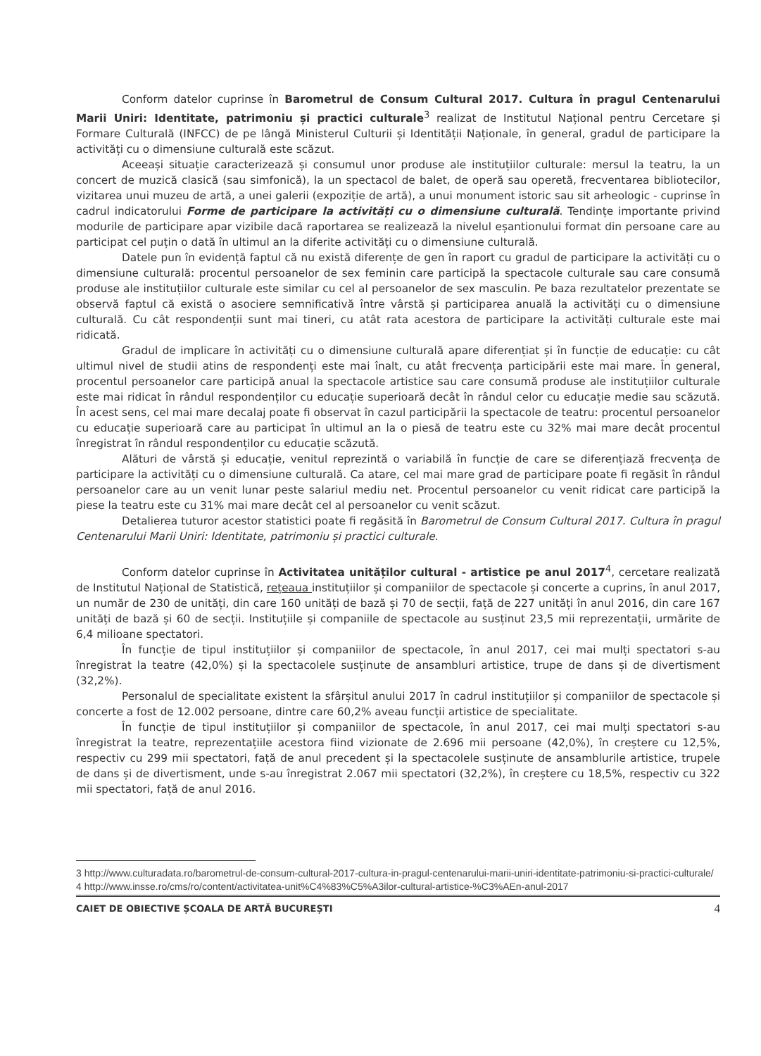Conform datelor cuprinse în Barometrul de Consum Cultural 2017. Cultura în pragul Centenarului Marii Uniri: Identitate, patrimoniu și practici culturale<sup>3</sup> realizat de Institutul Național pentru Cercetare și Formare Culturală (INFCC) de pe lângă Ministerul Culturii și Identității Naționale, în general, gradul de participare la activități cu o dimensiune culturală este scăzut.
Aceeași situație caracterizează și consumul unor produse ale instituțiilor culturale: mersul la teatru, la un concert de muzică clasică (sau simfonică), la un spectacol de balet, de operă sau operetă, frecventarea bibliotecilor, vizitarea unui muzeu de artă, a unei galerii (expoziție de artă), a unui monument istoric sau sit arheologic - cuprinse în cadrul indicatorului Forme de participare la activități cu o dimensiune culturală. Tendințe importante privind modurile de participare apar vizibile dacă raportarea se realizează la nivelul eșantionului format din persoane care au participat cel puțin o dată în ultimul an la diferite activități cu o dimensiune culturală.
Datele pun în evidență faptul că nu există diferențe de gen în raport cu gradul de participare la activități cu o dimensiune culturală: procentul persoanelor de sex feminin care participă la spectacole culturale sau care consumă produse ale instituțiilor culturale este similar cu cel al persoanelor de sex masculin. Pe baza rezultatelor prezentate se observă faptul că există o asociere semnificativă între vârstă și participarea anuală la activități cu o dimensiune culturală. Cu cât respondenții sunt mai tineri, cu atât rata acestora de participare la activități culturale este mai ridicată.
Gradul de implicare în activități cu o dimensiune culturală apare diferențiat și în funcție de educație: cu cât ultimul nivel de studii atins de respondenți este mai înalt, cu atât frecvența participării este mai mare. În general, procentul persoanelor care participă anual la spectacole artistice sau care consumă produse ale instituțiilor culturale este mai ridicat în rândul respondenților cu educație superioară decât în rândul celor cu educație medie sau scăzută. În acest sens, cel mai mare decalaj poate fi observat în cazul participării la spectacole de teatru: procentul persoanelor cu educație superioară care au participat în ultimul an la o piesă de teatru este cu 32% mai mare decât procentul înregistrat în rândul respondenților cu educație scăzută.
Alături de vârstă și educație, venitul reprezintă o variabilă în funcție de care se diferențiază frecvența de participare la activități cu o dimensiune culturală. Ca atare, cel mai mare grad de participare poate fi regăsit în rândul persoanelor care au un venit lunar peste salariul mediu net. Procentul persoanelor cu venit ridicat care participă la piese la teatru este cu 31% mai mare decât cel al persoanelor cu venit scăzut.
Detalierea tuturor acestor statistici poate fi regăsită în Barometrul de Consum Cultural 2017. Cultura în pragul Centenarului Marii Uniri: Identitate, patrimoniu și practici culturale.
Conform datelor cuprinse în Activitatea unităților cultural - artistice pe anul 2017<sup>4</sup>, cercetare realizată de Institutul Național de Statistică, rețeaua instituțiilor și companiilor de spectacole și concerte a cuprins, în anul 2017, un număr de 230 de unități, din care 160 unități de bază și 70 de secții, față de 227 unități în anul 2016, din care 167 unități de bază și 60 de secții. Instituțiile și companiile de spectacole au susținut 23,5 mii reprezentații, urmărite de 6,4 milioane spectatori.
În funcție de tipul instituțiilor și companiilor de spectacole, în anul 2017, cei mai mulți spectatori s-au înregistrat la teatre (42,0%) și la spectacolele susținute de ansambluri artistice, trupe de dans și de divertisment (32,2%).
Personalul de specialitate existent la sfârșitul anului 2017 în cadrul instituțiilor și companiilor de spectacole și concerte a fost de 12.002 persoane, dintre care 60,2% aveau funcții artistice de specialitate.
În funcție de tipul instituțiilor și companiilor de spectacole, în anul 2017, cei mai mulți spectatori s-au înregistrat la teatre, reprezentațiile acestora fiind vizionate de 2.696 mii persoane (42,0%), în creștere cu 12,5%, respectiv cu 299 mii spectatori, față de anul precedent și la spectacolele susținute de ansamblurile artistice, trupele de dans și de divertisment, unde s-au înregistrat 2.067 mii spectatori (32,2%), în creștere cu 18,5%, respectiv cu 322 mii spectatori, față de anul 2016.
3 http://www.culturadata.ro/barometrul-de-consum-cultural-2017-cultura-in-pragul-centenarului-marii-uniri-identitate-patrimoniu-si-practici-culturale/
4 http://www.insse.ro/cms/ro/content/activitatea-unit%C4%83%C5%A3ilor-cultural-artistice-%C3%AEn-anul-2017
CAIET DE OBIECTIVE ȘCOALA DE ARTĂ BUCUREȘTI 4